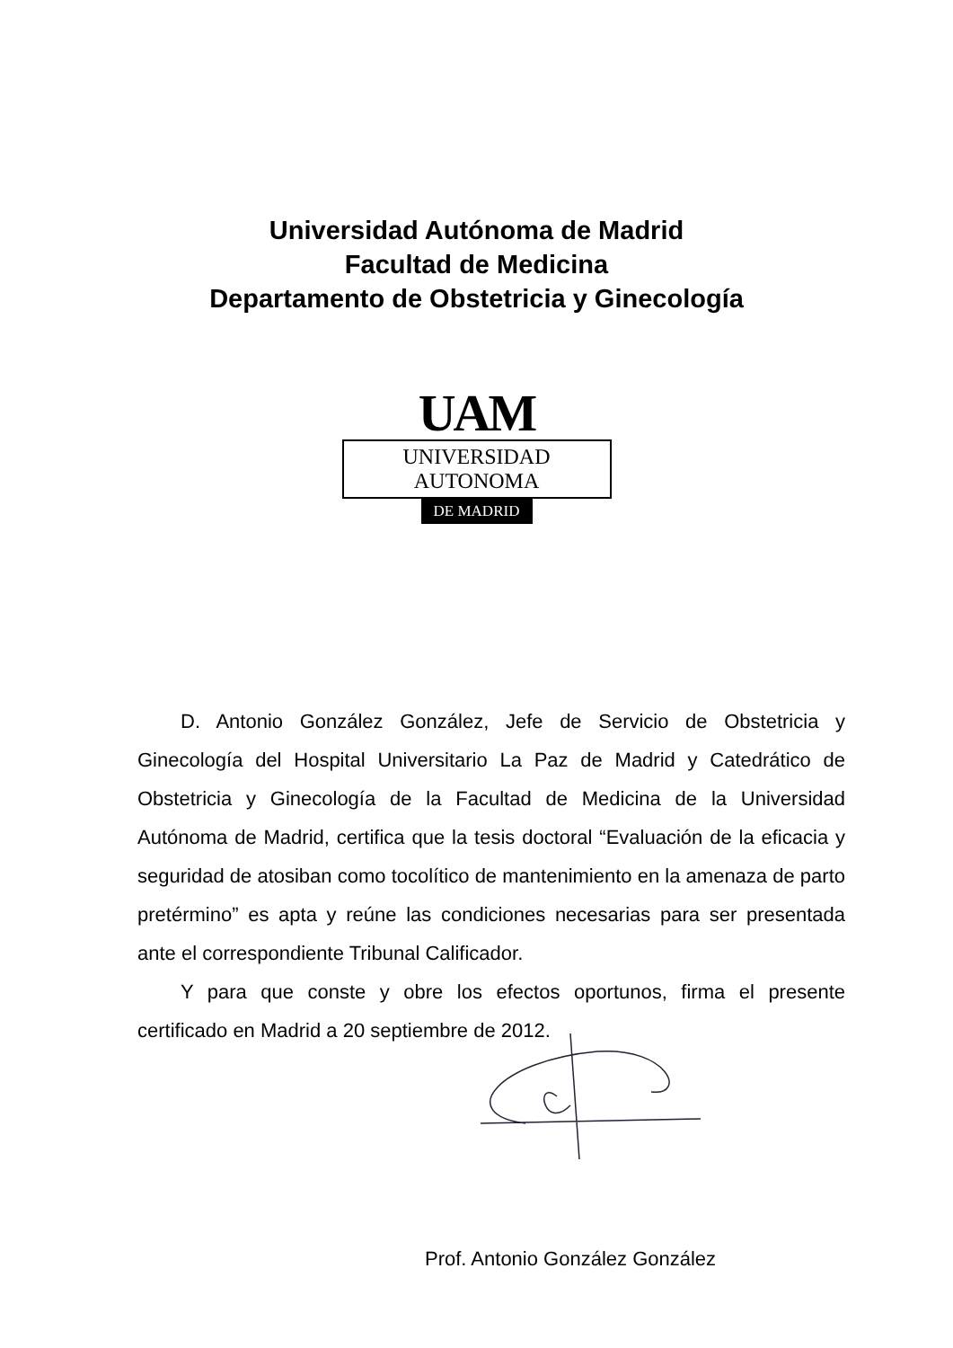Universidad Autónoma de Madrid
Facultad de Medicina
Departamento de Obstetricia y Ginecología
UAM
UNIVERSIDAD AUTONOMA
DE MADRID
D. Antonio González González, Jefe de Servicio de Obstetricia y Ginecología del Hospital Universitario La Paz de Madrid y Catedrático de Obstetricia y Ginecología de la Facultad de Medicina de la Universidad Autónoma de Madrid, certifica que la tesis doctoral “Evaluación de la eficacia y seguridad de atosiban como tocolítico de mantenimiento en la amenaza de parto pretérmino” es apta y reúne las condiciones necesarias para ser presentada ante el correspondiente Tribunal Calificador.
Y para que conste y obre los efectos oportunos, firma el presente certificado en Madrid a 20 septiembre de 2012.
Prof. Antonio González González